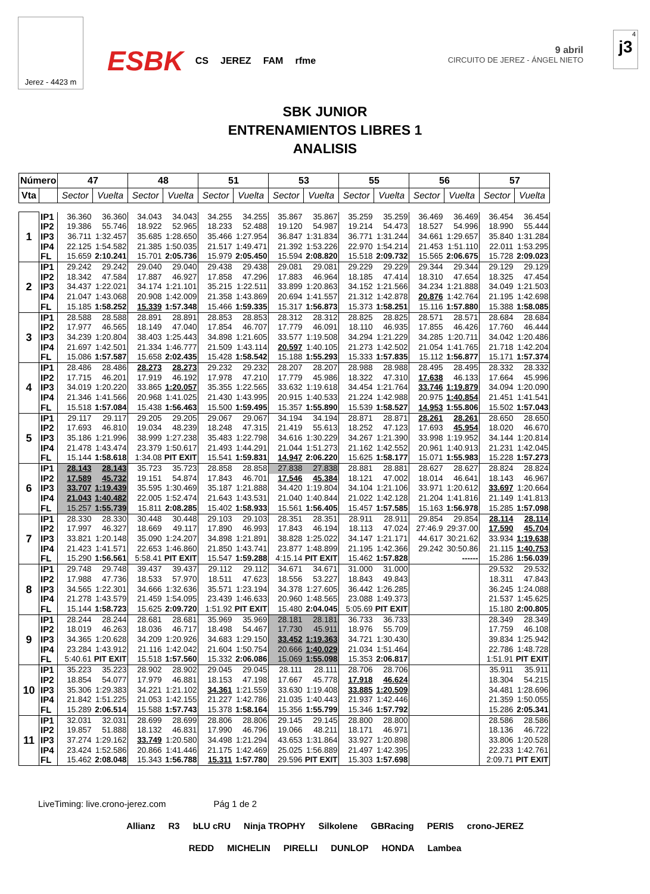Jerez - 4423 m
ESBK CS JEREZ FAM rfme 9 abril
CIRCUITO DE JEREZ - ÁNGEL NIETO
4
j3
SBK JUNIOR
ENTRENAMIENTOS LIBRES 1
ANALISIS
| Número | | 47 | | 48 | | 51 | | 53 | | 55 | | 56 | | 57 | |
| --- | --- | --- | --- | --- | --- | --- | --- | --- | --- | --- | --- | --- | --- | --- | --- |
| Vta | | Sector | Vuelta | Sector | Vuelta | Sector | Vuelta | Sector | Vuelta | Sector | Vuelta | Sector | Vuelta | Sector | Vuelta |
| 1 | IP1 | 36.360 | 36.360 | 34.043 | 34.043 | 34.255 | 34.255 | 35.867 | 35.867 | 35.259 | 35.259 | 36.469 | 36.469 | 36.454 | 36.454 |
| | IP2 | 19.386 | 55.746 | 18.922 | 52.965 | 18.233 | 52.488 | 19.120 | 54.987 | 19.214 | 54.473 | 18.527 | 54.996 | 18.990 | 55.444 |
| | IP3 | 36.711 | 1:32.457 | 35.685 | 1:28.650 | 35.466 | 1:27.954 | 36.847 | 1:31.834 | 36.771 | 1:31.244 | 34.661 | 1:29.657 | 35.840 | 1:31.284 |
| | IP4 | 22.125 | 1:54.582 | 21.385 | 1:50.035 | 21.517 | 1:49.471 | 21.392 | 1:53.226 | 22.970 | 1:54.214 | 21.453 | 1:51.110 | 22.011 | 1:53.295 |
| | FL | 15.659 | 2:10.241 | 15.701 | 2:05.736 | 15.979 | 2:05.450 | 15.594 | 2:08.820 | 15.518 | 2:09.732 | 15.565 | 2:06.675 | 15.728 | 2:09.023 |
| 2 | IP1 | 29.242 | 29.242 | 29.040 | 29.040 | 29.438 | 29.438 | 29.081 | 29.081 | 29.229 | 29.229 | 29.344 | 29.344 | 29.129 | 29.129 |
| | IP2 | 18.342 | 47.584 | 17.887 | 46.927 | 17.858 | 47.296 | 17.883 | 46.964 | 18.185 | 47.414 | 18.310 | 47.654 | 18.325 | 47.454 |
| | IP3 | 34.437 | 1:22.021 | 34.174 | 1:21.101 | 35.215 | 1:22.511 | 33.899 | 1:20.863 | 34.152 | 1:21.566 | 34.234 | 1:21.888 | 34.049 | 1:21.503 |
| | IP4 | 21.047 | 1:43.068 | 20.908 | 1:42.009 | 21.358 | 1:43.869 | 20.694 | 1:41.557 | 21.312 | 1:42.878 | 20.876 | 1:42.764 | 21.195 | 1:42.698 |
| | FL | 15.185 | 1:58.252 | 15.339 | 1:57.348 | 15.466 | 1:59.335 | 15.317 | 1:56.873 | 15.373 | 1:58.251 | 15.116 | 1:57.880 | 15.388 | 1:58.085 |
| 3 | IP1 | 28.588 | 28.588 | 28.891 | 28.891 | 28.853 | 28.853 | 28.312 | 28.312 | 28.825 | 28.825 | 28.571 | 28.571 | 28.684 | 28.684 |
| | IP2 | 17.977 | 46.565 | 18.149 | 47.040 | 17.854 | 46.707 | 17.779 | 46.091 | 18.110 | 46.935 | 17.855 | 46.426 | 17.760 | 46.444 |
| | IP3 | 34.239 | 1:20.804 | 38.403 | 1:25.443 | 34.898 | 1:21.605 | 33.577 | 1:19.508 | 34.294 | 1:21.229 | 34.285 | 1:20.711 | 34.042 | 1:20.486 |
| | IP4 | 21.697 | 1:42.501 | 21.334 | 1:46.777 | 21.509 | 1:43.114 | 20.597 | 1:40.105 | 21.273 | 1:42.502 | 21.054 | 1:41.765 | 21.718 | 1:42.204 |
| | FL | 15.086 | 1:57.587 | 15.658 | 2:02.435 | 15.428 | 1:58.542 | 15.188 | 1:55.293 | 15.333 | 1:57.835 | 15.112 | 1:56.877 | 15.171 | 1:57.374 |
| 4 | IP1 | 28.486 | 28.486 | 28.273 | 28.273 | 29.232 | 29.232 | 28.207 | 28.207 | 28.988 | 28.988 | 28.495 | 28.495 | 28.332 | 28.332 |
| | IP2 | 17.715 | 46.201 | 17.919 | 46.192 | 17.978 | 47.210 | 17.779 | 45.986 | 18.322 | 47.310 | 17.638 | 46.133 | 17.664 | 45.996 |
| | IP3 | 34.019 | 1:20.220 | 33.865 | 1:20.057 | 35.355 | 1:22.565 | 33.632 | 1:19.618 | 34.454 | 1:21.764 | 33.746 | 1:19.879 | 34.094 | 1:20.090 |
| | IP4 | 21.346 | 1:41.566 | 20.968 | 1:41.025 | 21.430 | 1:43.995 | 20.915 | 1:40.533 | 21.224 | 1:42.988 | 20.975 | 1:40.854 | 21.451 | 1:41.541 |
| | FL | 15.518 | 1:57.084 | 15.438 | 1:56.463 | 15.500 | 1:59.495 | 15.357 | 1:55.890 | 15.539 | 1:58.527 | 14.953 | 1:55.806 | 15.502 | 1:57.043 |
| 5 | IP1 | 29.117 | 29.117 | 29.205 | 29.205 | 29.067 | 29.067 | 34.194 | 34.194 | 28.871 | 28.871 | 28.261 | 28.261 | 28.650 | 28.650 |
| | IP2 | 17.693 | 46.810 | 19.034 | 48.239 | 18.248 | 47.315 | 21.419 | 55.613 | 18.252 | 47.123 | 17.693 | 45.954 | 18.020 | 46.670 |
| | IP3 | 35.186 | 1:21.996 | 38.999 | 1:27.238 | 35.483 | 1:22.798 | 34.616 | 1:30.229 | 34.267 | 1:21.390 | 33.998 | 1:19.952 | 34.144 | 1:20.814 |
| | IP4 | 21.478 | 1:43.474 | 23.379 | 1:50.617 | 21.493 | 1:44.291 | 21.044 | 1:51.273 | 21.162 | 1:42.552 | 20.961 | 1:40.913 | 21.231 | 1:42.045 |
| | FL | 15.144 | 1:58.618 | 1:34.08 | PIT EXIT | 15.541 | 1:59.831 | 14.947 | 2:06.220 | 15.625 | 1:58.177 | 15.071 | 1:55.983 | 15.228 | 1:57.273 |
| 6 | IP1 | 28.143 | 28.143 | 35.723 | 35.723 | 28.858 | 28.858 | 27.838 | 27.838 | 28.881 | 28.881 | 28.627 | 28.627 | 28.824 | 28.824 |
| | IP2 | 17.589 | 45.732 | 19.151 | 54.874 | 17.843 | 46.701 | 17.546 | 45.384 | 18.121 | 47.002 | 18.014 | 46.641 | 18.143 | 46.967 |
| | IP3 | 33.707 | 1:19.439 | 35.595 | 1:30.469 | 35.187 | 1:21.888 | 34.420 | 1:19.804 | 34.104 | 1:21.106 | 33.971 | 1:20.612 | 33.697 | 1:20.664 |
| | IP4 | 21.043 | 1:40.482 | 22.005 | 1:52.474 | 21.643 | 1:43.531 | 21.040 | 1:40.844 | 21.022 | 1:42.128 | 21.204 | 1:41.816 | 21.149 | 1:41.813 |
| | FL | 15.257 | 1:55.739 | 15.811 | 2:08.285 | 15.402 | 1:58.933 | 15.561 | 1:56.405 | 15.457 | 1:57.585 | 15.163 | 1:56.978 | 15.285 | 1:57.098 |
| 7 | IP1 | 28.330 | 28.330 | 30.448 | 30.448 | 29.103 | 29.103 | 28.351 | 28.351 | 28.911 | 28.911 | 29.854 | 29.854 | 28.114 | 28.114 |
| | IP2 | 17.997 | 46.327 | 18.669 | 49.117 | 17.890 | 46.993 | 17.843 | 46.194 | 18.113 | 47.024 | 27:46.9 | 29:37.00 | 17.590 | 45.704 |
| | IP3 | 33.821 | 1:20.148 | 35.090 | 1:24.207 | 34.898 | 1:21.891 | 38.828 | 1:25.022 | 34.147 | 1:21.171 | 44.617 | 30:21.62 | 33.934 | 1:19.638 |
| | IP4 | 21.423 | 1:41.571 | 22.653 | 1:46.860 | 21.850 | 1:43.741 | 23.877 | 1:48.899 | 21.195 | 1:42.366 | 29.242 | 30:50.86 | 21.115 | 1:40.753 |
| | FL | 15.290 | 1:56.561 | 5:58.41 | PIT EXIT | 15.547 | 1:59.288 | 4:15.14 | PIT EXIT | 15.462 | 1:57.828 | | ------ | 15.286 | 1:56.039 |
| 8 | IP1 | 29.748 | 29.748 | 39.437 | 39.437 | 29.112 | 29.112 | 34.671 | 34.671 | 31.000 | 31.000 | | | 29.532 | 29.532 |
| | IP2 | 17.988 | 47.736 | 18.533 | 57.970 | 18.511 | 47.623 | 18.556 | 53.227 | 18.843 | 49.843 | | | 18.311 | 47.843 |
| | IP3 | 34.565 | 1:22.301 | 34.666 | 1:32.636 | 35.571 | 1:23.194 | 34.378 | 1:27.605 | 36.442 | 1:26.285 | | | 36.245 | 1:24.088 |
| | IP4 | 21.278 | 1:43.579 | 21.459 | 1:54.095 | 23.439 | 1:46.633 | 20.960 | 1:48.565 | 23.088 | 1:49.373 | | | 21.537 | 1:45.625 |
| | FL | 15.144 | 1:58.723 | 15.625 | 2:09.720 | 1:51.92 | PIT EXIT | 15.480 | 2:04.045 | 5:05.69 | PIT EXIT | | | 15.180 | 2:00.805 |
| 9 | IP1 | 28.244 | 28.244 | 28.681 | 28.681 | 35.969 | 35.969 | 28.181 | 28.181 | 36.733 | 36.733 | | | 28.349 | 28.349 |
| | IP2 | 18.019 | 46.263 | 18.036 | 46.717 | 18.498 | 54.467 | 17.730 | 45.911 | 18.976 | 55.709 | | | 17.759 | 46.108 |
| | IP3 | 34.365 | 1:20.628 | 34.209 | 1:20.926 | 34.683 | 1:29.150 | 33.452 | 1:19.363 | 34.721 | 1:30.430 | | | 39.834 | 1:25.942 |
| | IP4 | 23.284 | 1:43.912 | 21.116 | 1:42.042 | 21.604 | 1:50.754 | 20.666 | 1:40.029 | 21.034 | 1:51.464 | | | 22.786 | 1:48.728 |
| | FL | 5:40.61 | PIT EXIT | 15.518 | 1:57.560 | 15.332 | 2:06.086 | 15.069 | 1:55.098 | 15.353 | 2:06.817 | | | 1:51.91 | PIT EXIT |
| 10 | IP1 | 35.223 | 35.223 | 28.902 | 28.902 | 29.045 | 29.045 | 28.111 | 28.111 | 28.706 | 28.706 | | | 35.911 | 35.911 |
| | IP2 | 18.854 | 54.077 | 17.979 | 46.881 | 18.153 | 47.198 | 17.667 | 45.778 | 17.918 | 46.624 | | | 18.304 | 54.215 |
| | IP3 | 35.306 | 1:29.383 | 34.221 | 1:21.102 | 34.361 | 1:21.559 | 33.630 | 1:19.408 | 33.885 | 1:20.509 | | | 34.481 | 1:28.696 |
| | IP4 | 21.842 | 1:51.225 | 21.053 | 1:42.155 | 21.227 | 1:42.786 | 21.035 | 1:40.443 | 21.937 | 1:42.446 | | | 21.359 | 1:50.055 |
| | FL | 15.289 | 2:06.514 | 15.588 | 1:57.743 | 15.378 | 1:58.164 | 15.356 | 1:55.799 | 15.346 | 1:57.792 | | | 15.286 | 2:05.341 |
| 11 | IP1 | 32.031 | 32.031 | 28.699 | 28.699 | 28.806 | 28.806 | 29.145 | 29.145 | 28.800 | 28.800 | | | 28.586 | 28.586 |
| | IP2 | 19.857 | 51.888 | 18.132 | 46.831 | 17.990 | 46.796 | 19.066 | 48.211 | 18.171 | 46.971 | | | 18.136 | 46.722 |
| | IP3 | 37.274 | 1:29.162 | 33.749 | 1:20.580 | 34.498 | 1:21.294 | 43.653 | 1:31.864 | 33.927 | 1:20.898 | | | 33.806 | 1:20.528 |
| | IP4 | 23.424 | 1:52.586 | 20.866 | 1:41.446 | 21.175 | 1:42.469 | 25.025 | 1:56.889 | 21.497 | 1:42.395 | | | 22.233 | 1:42.761 |
| | FL | 15.462 | 2:08.048 | 15.343 | 1:56.788 | 15.311 | 1:57.780 | 29.596 | PIT EXIT | 15.303 | 1:57.698 | | | 2:09.71 | PIT EXIT |
LiveTiming: live.crono-jerez.com Pág 1 de 2
Allianz R3 bLU cRU Ninja TROPHY Silkolene GBRacing PERIS crono-JEREZ
REDD MICHELIN PIRELLI DUNLOP HONDA Lambea